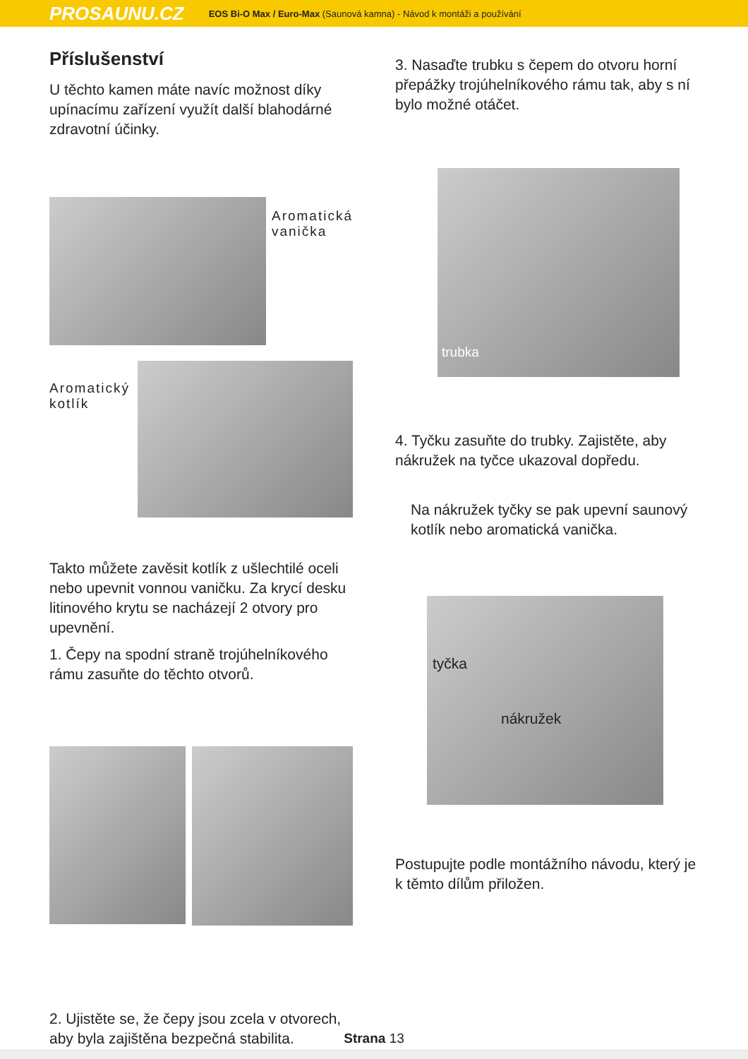PROSAUNU.CZ EOS Bi-O Max / Euro-Max (Saunová kamna) - Návod k montáži a používání
Příslušenství
U těchto kamen máte navíc možnost díky upínacímu zařízení využít další blahodárné zdravotní účinky.
Aromatická
vanička
Aromatický
kotlík
Takto můžete zavěsit kotlík z ušlechtilé oceli nebo upevnit vonnou vaničku. Za krycí desku litinového krytu se nacházejí 2 otvory pro upevnění.
1. Čepy na spodní straně trojúhelníkového rámu zasuňte do těchto otvorů.
2. Ujistěte se, že čepy jsou zcela v otvorech, aby byla zajištěna bezpečná stabilita.
3. Nasaďte trubku s čepem do otvoru horní přepážky trojúhelníkového rámu tak, aby s ní bylo možné otáčet.
trubka
4. Tyčku zasuňte do trubky. Zajistěte, aby nákružek na tyčce ukazoval dopředu.
Na nákružek tyčky se pak upevní saunový kotlík nebo aromatická vanička.
tyčka
nákružek
Postupujte podle montážního návodu, který je k těmto dílům přiložen.
Strana 13